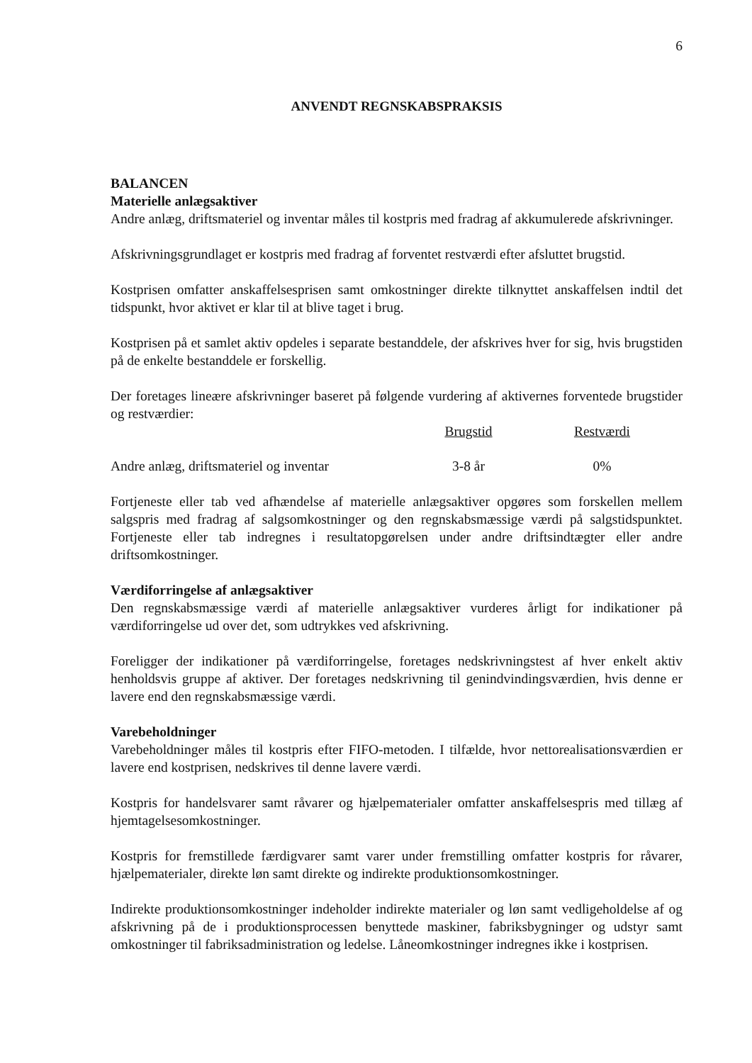6
ANVENDT REGNSKABSPRAKSIS
BALANCEN
Materielle anlægsaktiver
Andre anlæg, driftsmateriel og inventar måles til kostpris med fradrag af akkumulerede afskrivninger.
Afskrivningsgrundlaget er kostpris med fradrag af forventet restværdi efter afsluttet brugstid.
Kostprisen omfatter anskaffelsesprisen samt omkostninger direkte tilknyttet anskaffelsen indtil det tidspunkt, hvor aktivet er klar til at blive taget i brug.
Kostprisen på et samlet aktiv opdeles i separate bestanddele, der afskrives hver for sig, hvis brugstiden på de enkelte bestanddele er forskellig.
Der foretages lineære afskrivninger baseret på følgende vurdering af aktivernes forventede brugstider og restværdier:
| | Brugstid | Restværdi |
| Andre anlæg, driftsmateriel og inventar | 3-8 år | 0% |
Fortjeneste eller tab ved afhændelse af materielle anlægsaktiver opgøres som forskellen mellem salgspris med fradrag af salgsomkostninger og den regnskabsmæssige værdi på salgstidspunktet. Fortjeneste eller tab indregnes i resultatopgørelsen under andre driftsindtægter eller andre driftsomkostninger.
Værdiforringelse af anlægsaktiver
Den regnskabsmæssige værdi af materielle anlægsaktiver vurderes årligt for indikationer på værdiforringelse ud over det, som udtrykkes ved afskrivning.
Foreligger der indikationer på værdiforringelse, foretages nedskrivningstest af hver enkelt aktiv henholdsvis gruppe af aktiver. Der foretages nedskrivning til genindvindingsværdien, hvis denne er lavere end den regnskabsmæssige værdi.
Varebeholdninger
Varebeholdninger måles til kostpris efter FIFO-metoden. I tilfælde, hvor nettorealisationsværdien er lavere end kostprisen, nedskrives til denne lavere værdi.
Kostpris for handelsvarer samt råvarer og hjælpematerialer omfatter anskaffelsespris med tillæg af hjemtagelsesomkostninger.
Kostpris for fremstillede færdigvarer samt varer under fremstilling omfatter kostpris for råvarer, hjælpematerialer, direkte løn samt direkte og indirekte produktionsomkostninger.
Indirekte produktionsomkostninger indeholder indirekte materialer og løn samt vedligeholdelse af og afskrivning på de i produktionsprocessen benyttede maskiner, fabriksbygninger og udstyr samt omkostninger til fabriksadministration og ledelse. Låneomkostninger indregnes ikke i kostprisen.